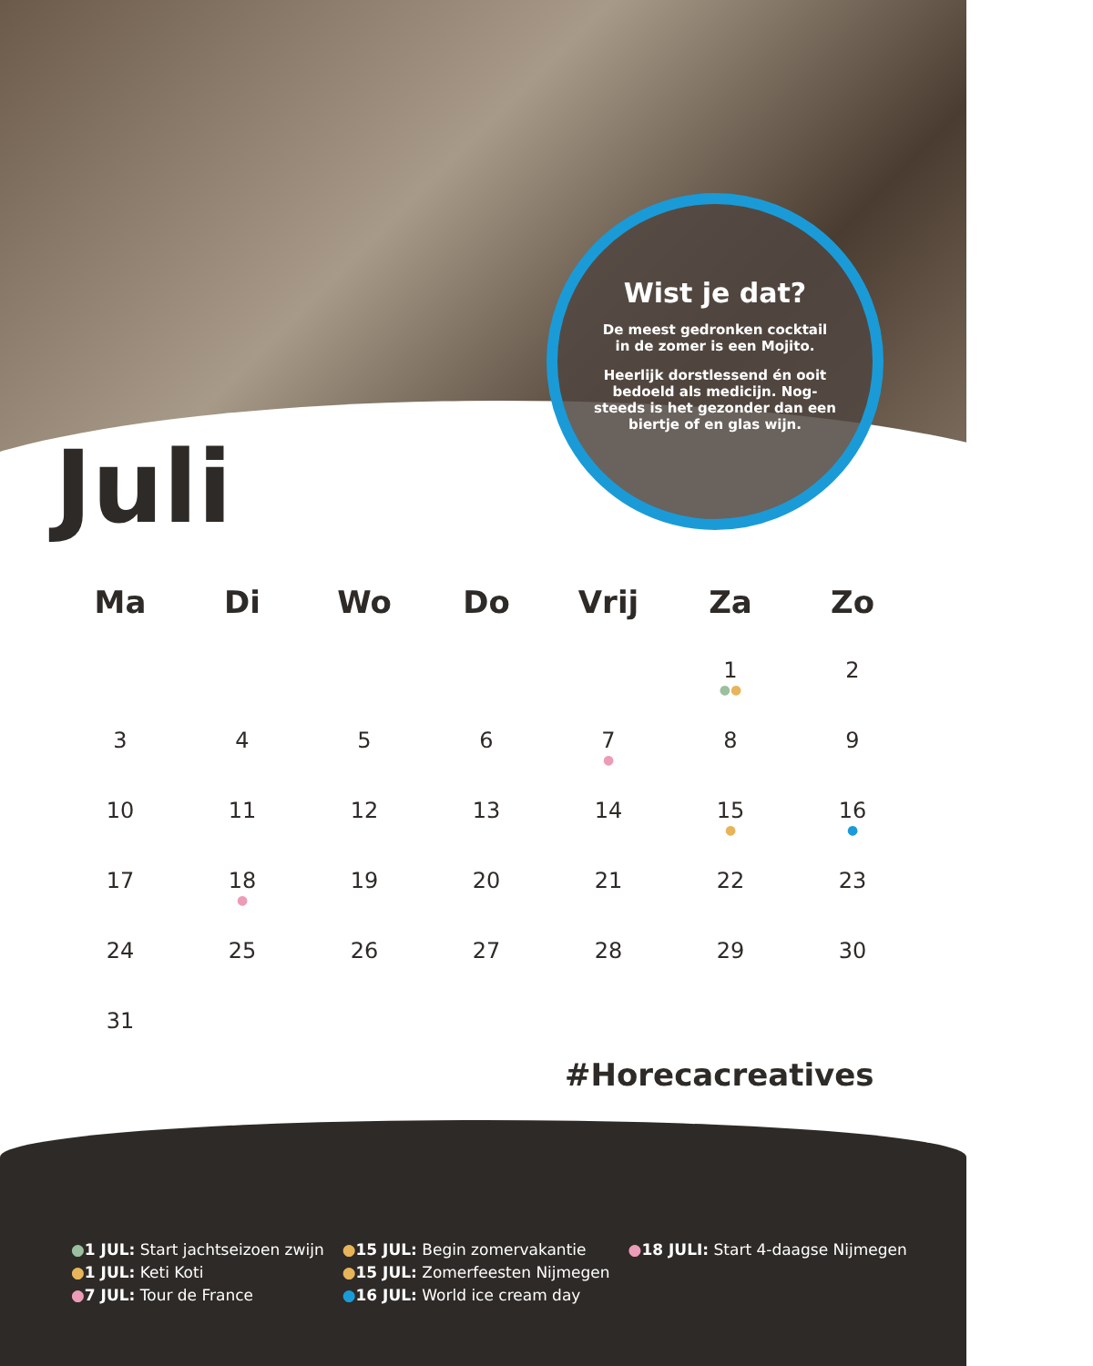Wist je dat?
De meest gedronken cocktail in de zomer is een Mojito.
Heerlijk dorstlessend én ooit bedoeld als medicijn. Nog-steeds is het gezonder dan een biertje of en glas wijn.
Juli
| Ma | Di | Wo | Do | Vrij | Za | Zo |
| --- | --- | --- | --- | --- | --- | --- |
| | | | | | 1 ● ● | 2 |
| 3 | 4 | 5 | 6 | 7 ● | 8 | 9 |
| 10 | 11 | 12 | 13 | 14 | 15 ● | 16 ● |
| 17 | 18 ● | 19 | 20 | 21 | 22 | 23 |
| 24 | 25 | 26 | 27 | 28 | 29 | 30 |
| 31 | | | | | | |
●1 JUL: Start jachtseizoen zwijn
●1 JUL: Keti Koti
●7 JUL: Tour de France
●15 JUL: Begin zomervakantie
●15 JUL: Zomerfeesten Nijmegen
●16 JUL: World ice cream day
●18 JULI: Start 4-daagse Nijmegen
#Horecacreatives